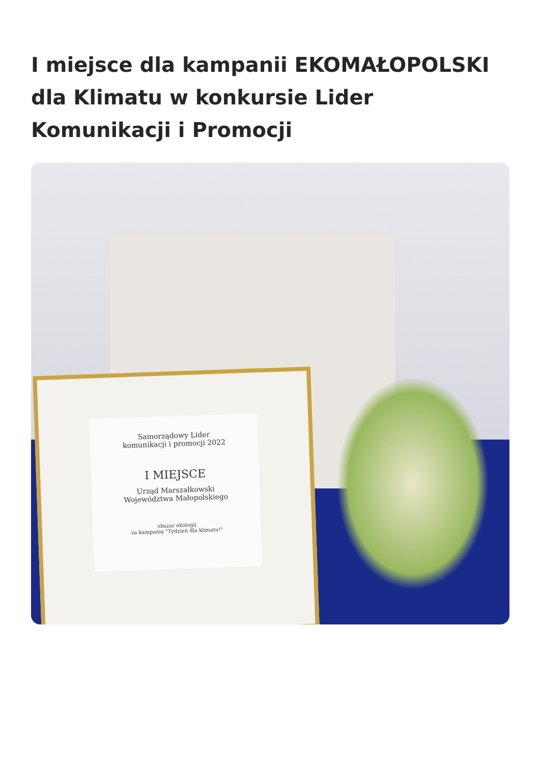I miejsce dla kampanii EKOMAŁOPOLSKI dla Klimatu w konkursie Lider Komunikacji i Promocji
Samorządowy Lider
komunikacji i promocji 2022
I MIEJSCE
Urząd Marszałkowski
Województwa Małopolskiego
obszar ekologii
za kampanię "Tydzień dla klimatu!"